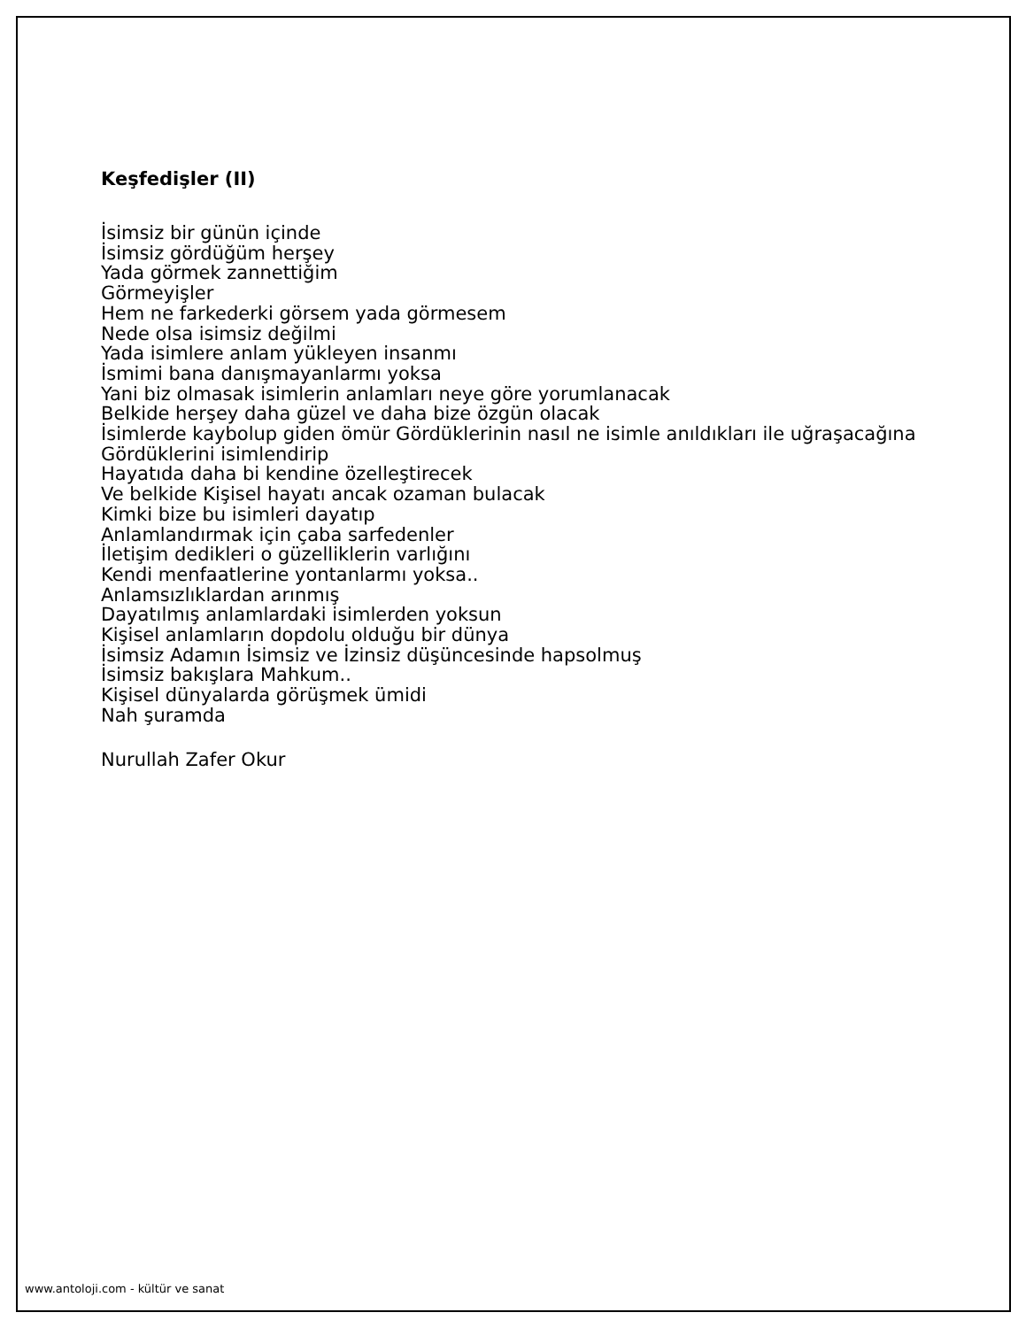Keşfedişler (II)
İsimsiz bir günün içinde
İsimsiz gördüğüm herşey
Yada görmek zannettiğim
Görmeyişler
Hem ne farkederki görsem yada görmesem
Nede olsa isimsiz değilmi
Yada isimlere anlam yükleyen insanmı
İsmimi bana danışmayanlarmı yoksa
Yani biz olmasak isimlerin anlamları neye göre yorumlanacak
Belkide herşey daha güzel ve daha bize özgün olacak
İsimlerde kaybolup giden ömür Gördüklerinin nasıl ne isimle anıldıkları ile uğraşacağına
Gördüklerini isimlendirip
Hayatıda daha bi kendine özelleştirecek
Ve belkide Kişisel hayatı ancak ozaman bulacak
Kimki bize bu isimleri dayatıp
Anlamlandırmak için çaba sarfedenler
İletişim dedikleri o güzelliklerin varlığını
Kendi menfaatlerine yontanlarmı yoksa..
Anlamsızlıklardan arınmış
Dayatılmış anlamlardaki isimlerden yoksun
Kişisel anlamların dopdolu olduğu bir dünya
İsimsiz Adamın İsimsiz ve İzinsiz düşüncesinde hapsolmuş
İsimsiz bakışlara Mahkum..
Kişisel dünyalarda görüşmek ümidi
Nah şuramda
Nurullah Zafer Okur
www.antoloji.com - kültür ve sanat